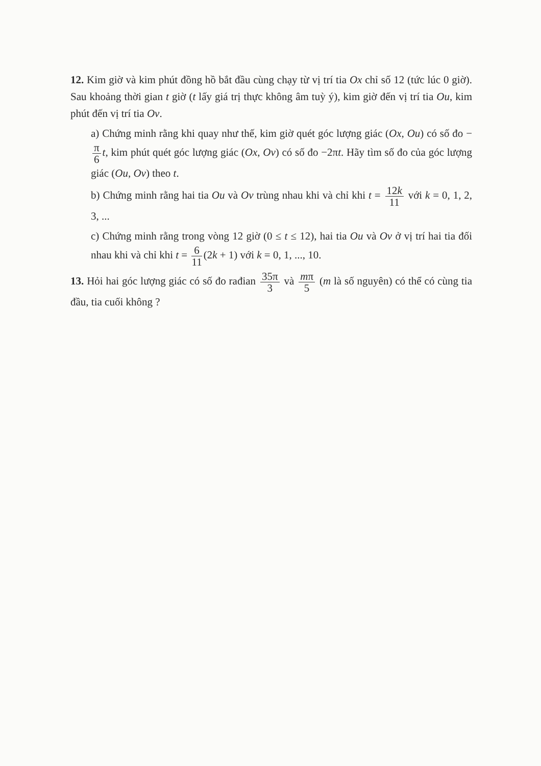12. Kim giờ và kim phút đồng hồ bắt đầu cùng chạy từ vị trí tia Ox chỉ số 12 (tức lúc 0 giờ). Sau khoảng thời gian t giờ (t lấy giá trị thực không âm tuỳ ý), kim giờ đến vị trí tia Ou, kim phút đến vị trí tia Ov.
a) Chứng minh rằng khi quay như thế, kim giờ quét góc lượng giác (Ox, Ou) có số đo − π 6 t, kim phút quét góc lượng giác (Ox, Ov) có số đo −2πt. Hãy tìm số đo của góc lượng giác (Ou, Ov) theo t.
b) Chứng minh rằng hai tia Ou và Ov trùng nhau khi và chỉ khi t = 12k 11 với k = 0, 1, 2, 3, ...
c) Chứng minh rằng trong vòng 12 giờ (0 ≤ t ≤ 12), hai tia Ou và Ov ở vị trí hai tia đối nhau khi và chỉ khi t = 6 11 (2k + 1) với k = 0, 1, ..., 10.
13. Hỏi hai góc lượng giác có số đo rađian 35π 3 và mπ 5 (m là số nguyên) có thể có cùng tia đầu, tia cuối không ?